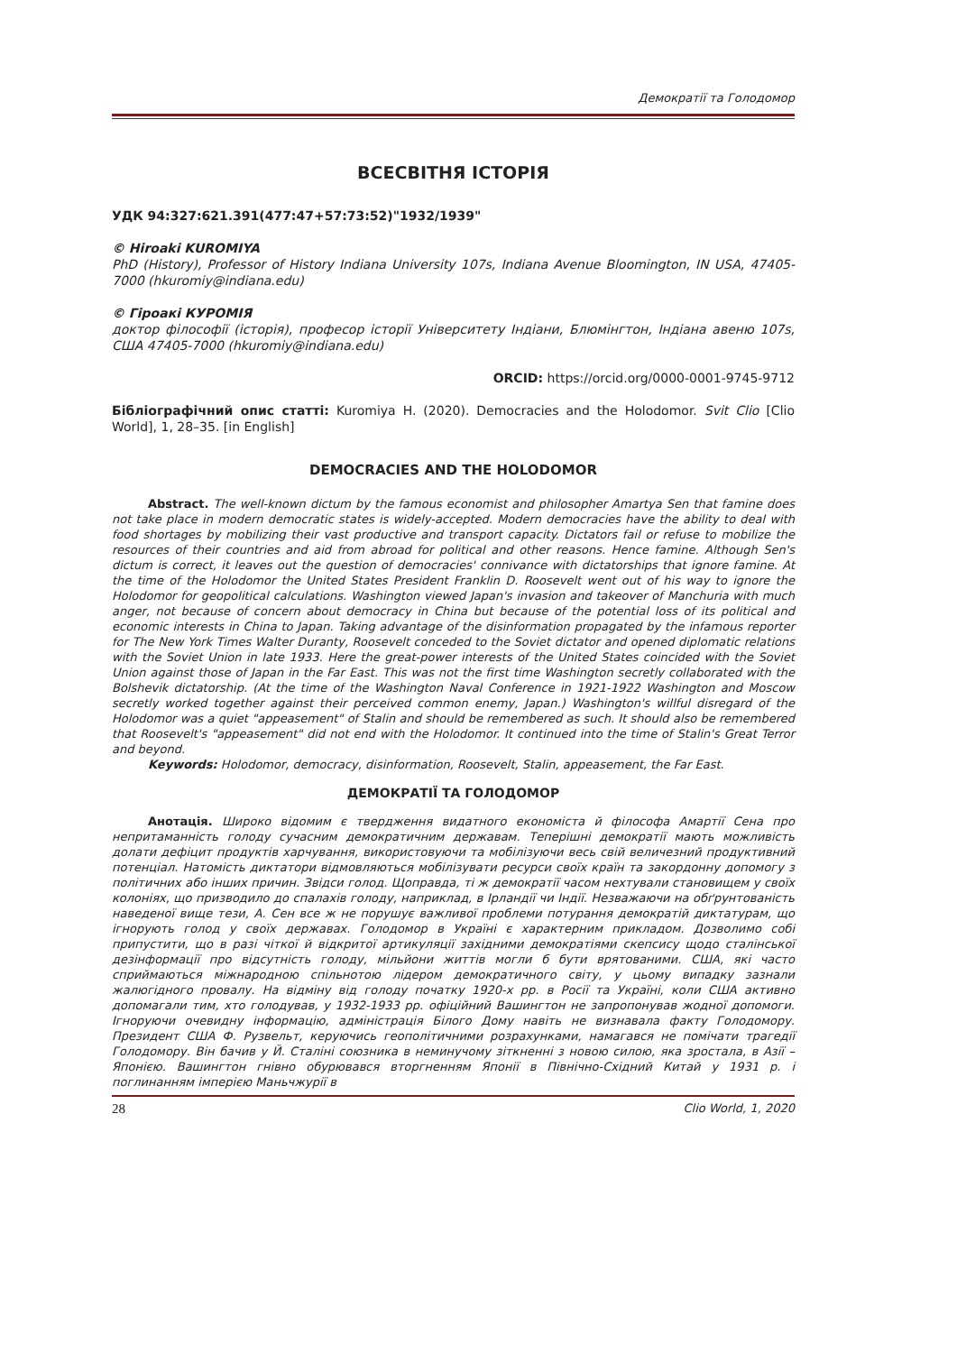Демократії та Голодомор
ВСЕСВІТНЯ ІСТОРІЯ
УДК 94:327:621.391(477:47+57:73:52)"1932/1939"
© Hiroaki KUROMIYA
PhD (History), Professor of History Indiana University 107s, Indiana Avenue Bloomington, IN USA, 47405-7000 (hkuromiy@indiana.edu)
© Гіроакі КУРОМІЯ
доктор філософії (історія), професор історії Університету Індіани, Блюмінгтон, Індіана авеню 107s, США 47405-7000 (hkuromiy@indiana.edu)
ORCID: https://orcid.org/0000-0001-9745-9712
Бібліографічний опис статті: Kuromiya H. (2020). Democracies and the Holodomor. Svit Clio [Clio World], 1, 28–35. [in English]
DEMOCRACIES AND THE HOLODOMOR
Abstract. The well-known dictum by the famous economist and philosopher Amartya Sen that famine does not take place in modern democratic states is widely-accepted. Modern democracies have the ability to deal with food shortages by mobilizing their vast productive and transport capacity. Dictators fail or refuse to mobilize the resources of their countries and aid from abroad for political and other reasons. Hence famine. Although Sen's dictum is correct, it leaves out the question of democracies' connivance with dictatorships that ignore famine. At the time of the Holodomor the United States President Franklin D. Roosevelt went out of his way to ignore the Holodomor for geopolitical calculations. Washington viewed Japan's invasion and takeover of Manchuria with much anger, not because of concern about democracy in China but because of the potential loss of its political and economic interests in China to Japan. Taking advantage of the disinformation propagated by the infamous reporter for The New York Times Walter Duranty, Roosevelt conceded to the Soviet dictator and opened diplomatic relations with the Soviet Union in late 1933. Here the great-power interests of the United States coincided with the Soviet Union against those of Japan in the Far East. This was not the first time Washington secretly collaborated with the Bolshevik dictatorship. (At the time of the Washington Naval Conference in 1921-1922 Washington and Moscow secretly worked together against their perceived common enemy, Japan.) Washington's willful disregard of the Holodomor was a quiet "appeasement" of Stalin and should be remembered as such. It should also be remembered that Roosevelt's "appeasement" did not end with the Holodomor. It continued into the time of Stalin's Great Terror and beyond.
Keywords: Holodomor, democracy, disinformation, Roosevelt, Stalin, appeasement, the Far East.
ДЕМОКРАТІЇ ТА ГОЛОДОМОР
Анотація. Широко відомим є твердження видатного економіста й філософа Амартії Сена про непритаманність голоду сучасним демократичним державам. Теперішні демократії мають можливість долати дефіцит продуктів харчування, використовуючи та мобілізуючи весь свій величезний продуктивний потенціал. Натомість диктатори відмовляються мобілізувати ресурси своїх країн та закордонну допомогу з політичних або інших причин. Звідси голод. Щоправда, ті ж демократії часом нехтували становищем у своїх колоніях, що призводило до спалахів голоду, наприклад, в Ірландії чи Індії. Незважаючи на обґрунтованість наведеної вище тези, А. Сен все ж не порушує важливої проблеми потурання демократій диктатурам, що ігнорують голод у своїх державах. Голодомор в Україні є характерним прикладом. Дозволимо собі припустити, що в разі чіткої й відкритої артикуляції західними демократіями скепсису щодо сталінської дезінформації про відсутність голоду, мільйони життів могли б бути врятованими. США, які часто сприймаються міжнародною спільнотою лідером демократичного світу, у цьому випадку зазнали жалюгідного провалу. На відміну від голоду початку 1920-х рр. в Росії та Україні, коли США активно допомагали тим, хто голодував, у 1932-1933 рр. офіційний Вашингтон не запропонував жодної допомоги. Ігноруючи очевидну інформацію, адміністрація Білого Дому навіть не визнавала факту Голодомору. Президент США Ф. Рузвельт, керуючись геополітичними розрахунками, намагався не помічати трагедії Голодомору. Він бачив у Й. Сталіні союзника в неминучому зіткненні з новою силою, яка зростала, в Азії – Японією. Вашингтон гнівно обурювався вторгненням Японії в Північно-Східний Китай у 1931 р. і поглинанням імперією Маньчжурії в
28 Clio World, 1, 2020